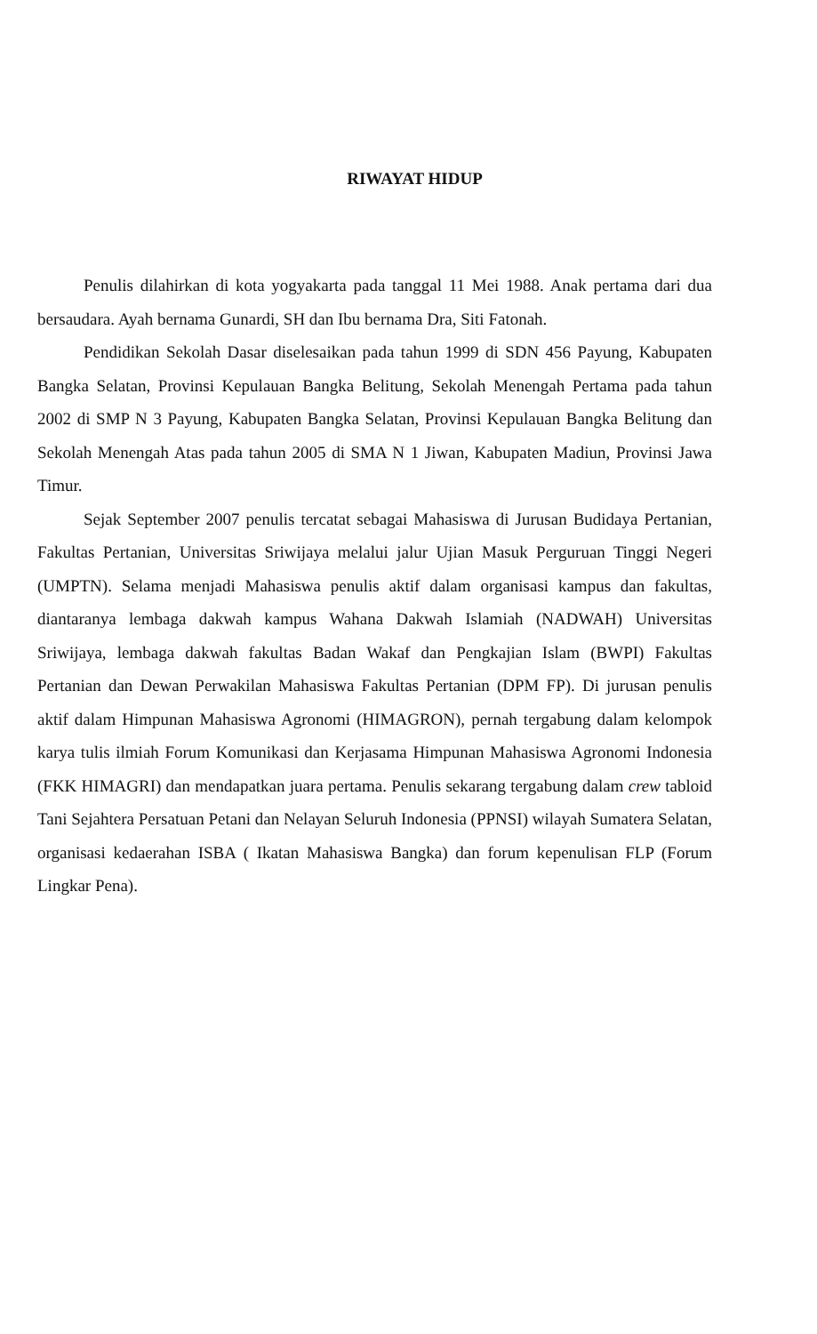RIWAYAT HIDUP
Penulis dilahirkan di kota yogyakarta pada tanggal 11 Mei 1988. Anak pertama dari dua bersaudara. Ayah bernama Gunardi, SH dan Ibu bernama Dra, Siti Fatonah.
Pendidikan Sekolah Dasar diselesaikan pada tahun 1999 di SDN 456 Payung, Kabupaten Bangka Selatan, Provinsi Kepulauan Bangka Belitung, Sekolah Menengah Pertama pada tahun 2002 di SMP N 3 Payung, Kabupaten Bangka Selatan, Provinsi Kepulauan Bangka Belitung dan Sekolah Menengah Atas pada tahun 2005 di SMA N 1 Jiwan, Kabupaten Madiun, Provinsi Jawa Timur.
Sejak September 2007 penulis tercatat sebagai Mahasiswa di Jurusan Budidaya Pertanian, Fakultas Pertanian, Universitas Sriwijaya melalui jalur Ujian Masuk Perguruan Tinggi Negeri (UMPTN). Selama menjadi Mahasiswa penulis aktif dalam organisasi kampus dan fakultas, diantaranya lembaga dakwah kampus Wahana Dakwah Islamiah (NADWAH) Universitas Sriwijaya, lembaga dakwah fakultas Badan Wakaf dan Pengkajian Islam (BWPI) Fakultas Pertanian dan Dewan Perwakilan Mahasiswa Fakultas Pertanian (DPM FP). Di jurusan penulis aktif dalam Himpunan Mahasiswa Agronomi (HIMAGRON), pernah tergabung dalam kelompok karya tulis ilmiah Forum Komunikasi dan Kerjasama Himpunan Mahasiswa Agronomi Indonesia (FKK HIMAGRI) dan mendapatkan juara pertama. Penulis sekarang tergabung dalam crew tabloid Tani Sejahtera Persatuan Petani dan Nelayan Seluruh Indonesia (PPNSI) wilayah Sumatera Selatan, organisasi kedaerahan ISBA ( Ikatan Mahasiswa Bangka) dan forum kepenulisan FLP (Forum Lingkar Pena).